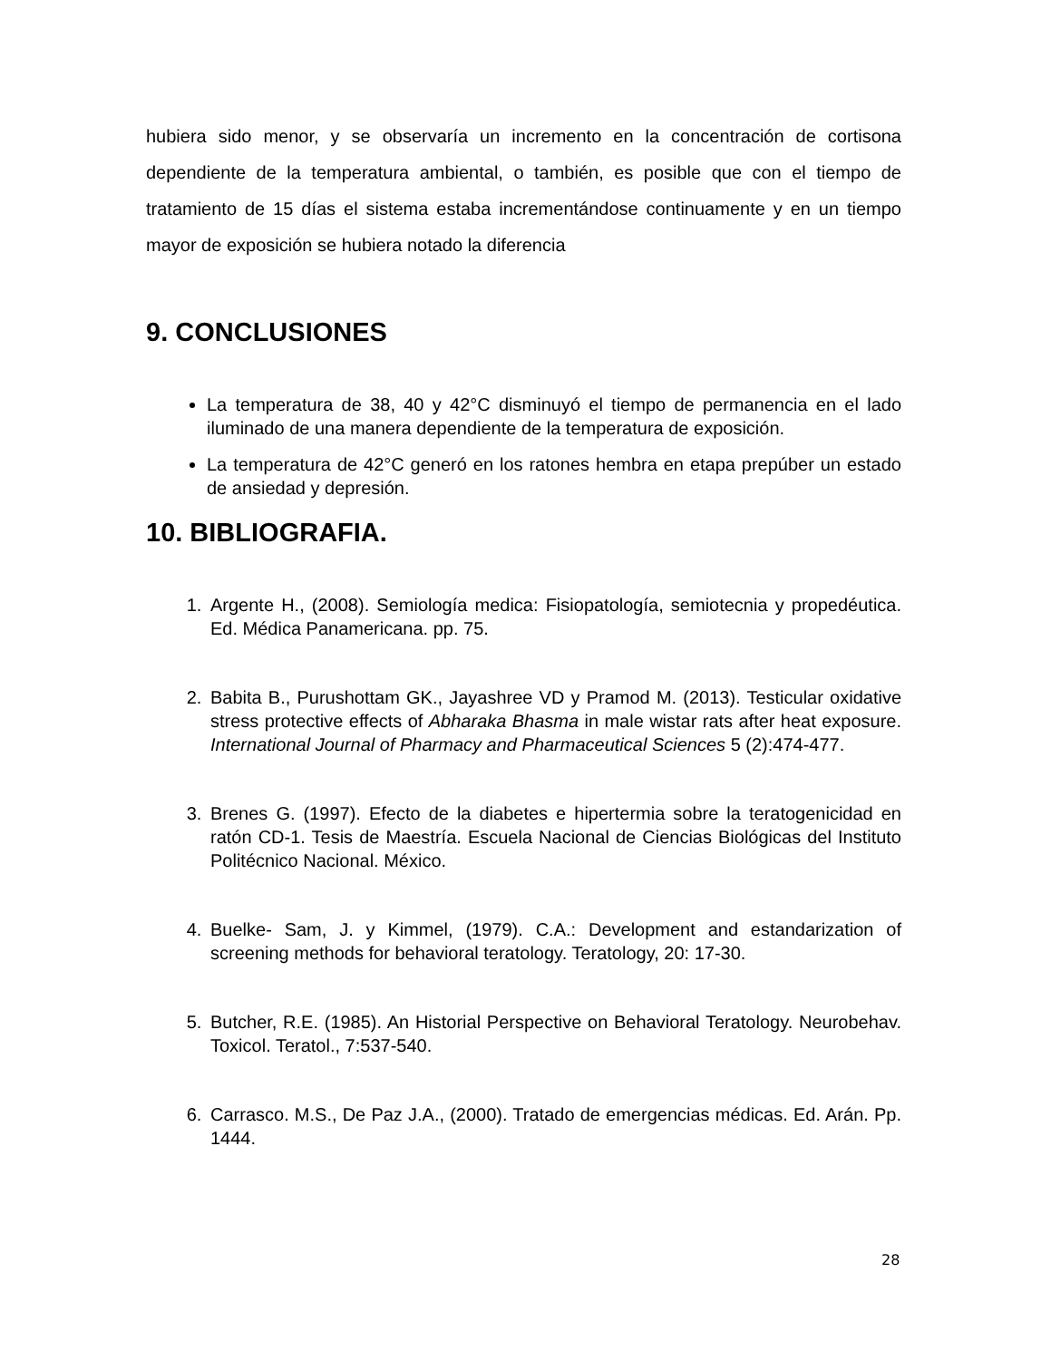hubiera sido menor, y se observaría un incremento en la concentración de cortisona dependiente de la temperatura ambiental, o también, es posible que con el tiempo de tratamiento de 15 días el sistema estaba incrementándose continuamente y en un tiempo mayor de exposición se hubiera notado la diferencia
9. CONCLUSIONES
La temperatura de 38, 40 y 42°C disminuyó el tiempo de permanencia en el lado iluminado de una manera dependiente de la temperatura de exposición.
La temperatura de 42°C generó en los ratones hembra en etapa prepúber un estado de ansiedad y depresión.
10. BIBLIOGRAFIA.
1. Argente H., (2008). Semiología medica: Fisiopatología, semiotecnia y propedéutica. Ed. Médica Panamericana. pp. 75.
2. Babita B., Purushottam GK., Jayashree VD y Pramod M. (2013). Testicular oxidative stress protective effects of Abharaka Bhasma in male wistar rats after heat exposure. International Journal of Pharmacy and Pharmaceutical Sciences 5 (2):474-477.
3. Brenes G. (1997). Efecto de la diabetes e hipertermia sobre la teratogenicidad en ratón CD-1. Tesis de Maestría. Escuela Nacional de Ciencias Biológicas del Instituto Politécnico Nacional. México.
4. Buelke- Sam, J. y Kimmel, (1979). C.A.: Development and estandarization of screening methods for behavioral teratology. Teratology, 20: 17-30.
5. Butcher, R.E. (1985). An Historial Perspective on Behavioral Teratology. Neurobehav. Toxicol. Teratol., 7:537-540.
6. Carrasco. M.S., De Paz J.A., (2000). Tratado de emergencias médicas. Ed. Arán. Pp. 1444.
28